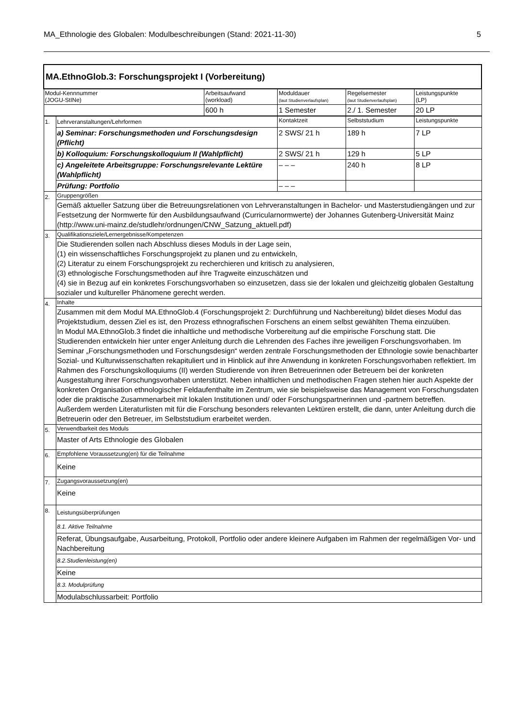MA_Ethnologie des Globalen: Modulbeschreibungen (Stand: 2021-11-30) 5
| MA.EthnoGlob.3: Forschungsprojekt I (Vorbereitung) | | | | | |
| Modul-Kennnummer (JOGU-StINe) | | Arbeitsaufwand (workload) | Moduldauer (laut Studienverlaufsplan) | Regelsemester (laut Studienverlaufsplan) | Leistungspunkte (LP) |
| | | 600 h | 1 Semester | 2./ 1. Semester | 20 LP |
| 1. | Lehrveranstaltungen/Lehrformen | | Kontaktzeit | Selbststudium | Leistungspunkte |
| | a) Seminar: Forschungsmethoden und Forschungsdesign (Pflicht) | | 2 SWS/ 21 h | 189 h | 7 LP |
| | b) Kolloquium: Forschungskolloquium II (Wahlpflicht) | | 2 SWS/ 21 h | 129 h | 5 LP |
| | c) Angeleitete Arbeitsgruppe: Forschungsrelevante Lektüre (Wahlpflicht) | | – – – | 240 h | 8 LP |
| | Prüfung: Portfolio | | – – – | | |
| 2. | Gruppengrößen | | | | |
| | Gemäß aktueller Satzung über die Betreuungsrelationen von Lehrveranstaltungen in Bachelor- und Masterstudiengängen und zur Festsetzung der Normwerte für den Ausbildungsaufwand (Curricularnormwerte) der Johannes Gutenberg-Universität Mainz (http://www.uni-mainz.de/studlehr/ordnungen/CNW_Satzung_aktuell.pdf) | | | | |
| 3. | Qualifikationsziele/Lernergebnisse/Kompetenzen | | | | |
| | Die Studierenden sollen nach Abschluss dieses Moduls in der Lage sein, (1) ein wissenschaftliches Forschungsprojekt zu planen und zu entwickeln, (2) Literatur zu einem Forschungsprojekt zu recherchieren und kritisch zu analysieren, (3) ethnologische Forschungsmethoden auf ihre Tragweite einzuschätzen und (4) sie in Bezug auf ein konkretes Forschungsvorhaben so einzusetzen, dass sie der lokalen und gleichzeitig globalen Gestaltung sozialer und kultureller Phänomene gerecht werden. | | | | |
| 4. | Inhalte | | | | |
| | Zusammen mit dem Modul MA.EthnoGlob.4 (Forschungsprojekt 2: Durchführung und Nachbereitung) bildet dieses Modul das Projektstudium, dessen Ziel es ist, den Prozess ethnografischen Forschens an einem selbst gewählten Thema einzuüben. In Modul MA.EthnoGlob.3 findet die inhaltliche und methodische Vorbereitung auf die empirische Forschung statt. Die Studierenden entwickeln hier unter enger Anleitung durch die Lehrenden des Faches ihre jeweiligen Forschungsvorhaben. Im Seminar „Forschungsmethoden und Forschungsdesign“ werden zentrale Forschungsmethoden der Ethnologie sowie benachbarter Sozial- und Kulturwissenschaften rekapituliert und in Hinblick auf ihre Anwendung in konkreten Forschungsvorhaben reflektiert. Im Rahmen des Forschungskolloquiums (II) werden Studierende von ihren Betreuerinnen oder Betreuern bei der konkreten Ausgestaltung ihrer Forschungsvorhaben unterstützt. Neben inhaltlichen und methodischen Fragen stehen hier auch Aspekte der konkreten Organisation ethnologischer Feldaufenthalte im Zentrum, wie sie beispielsweise das Management von Forschungsdaten oder die praktische Zusammenarbeit mit lokalen Institutionen und/ oder Forschungspartnerinnen und -partnern betreffen. Außerdem werden Literaturlisten mit für die Forschung besonders relevanten Lektüren erstellt, die dann, unter Anleitung durch die Betreuerin oder den Betreuer, im Selbststudium erarbeitet werden. | | | | |
| 5. | Verwendbarkeit des Moduls | | | | |
| | Master of Arts Ethnologie des Globalen | | | | |
| 6. | Empfohlene Voraussetzung(en) für die Teilnahme | | | | |
| | Keine | | | | |
| 7. | Zugangsvoraussetzung(en) | | | | |
| | Keine | | | | |
| 8. | Leistungsüberprüfungen | | | | |
| | 8.1. Aktive Teilnahme | | | | |
| | Referat, Übungsaufgabe, Ausarbeitung, Protokoll, Portfolio oder andere kleinere Aufgaben im Rahmen der regelmäßigen Vor- und Nachbereitung | | | | |
| | 8.2.Studienleistung(en) | | | | |
| | Keine | | | | |
| | 8.3. Modulprüfung | | | | |
| | Modulabschlussarbeit: Portfolio | | | | |